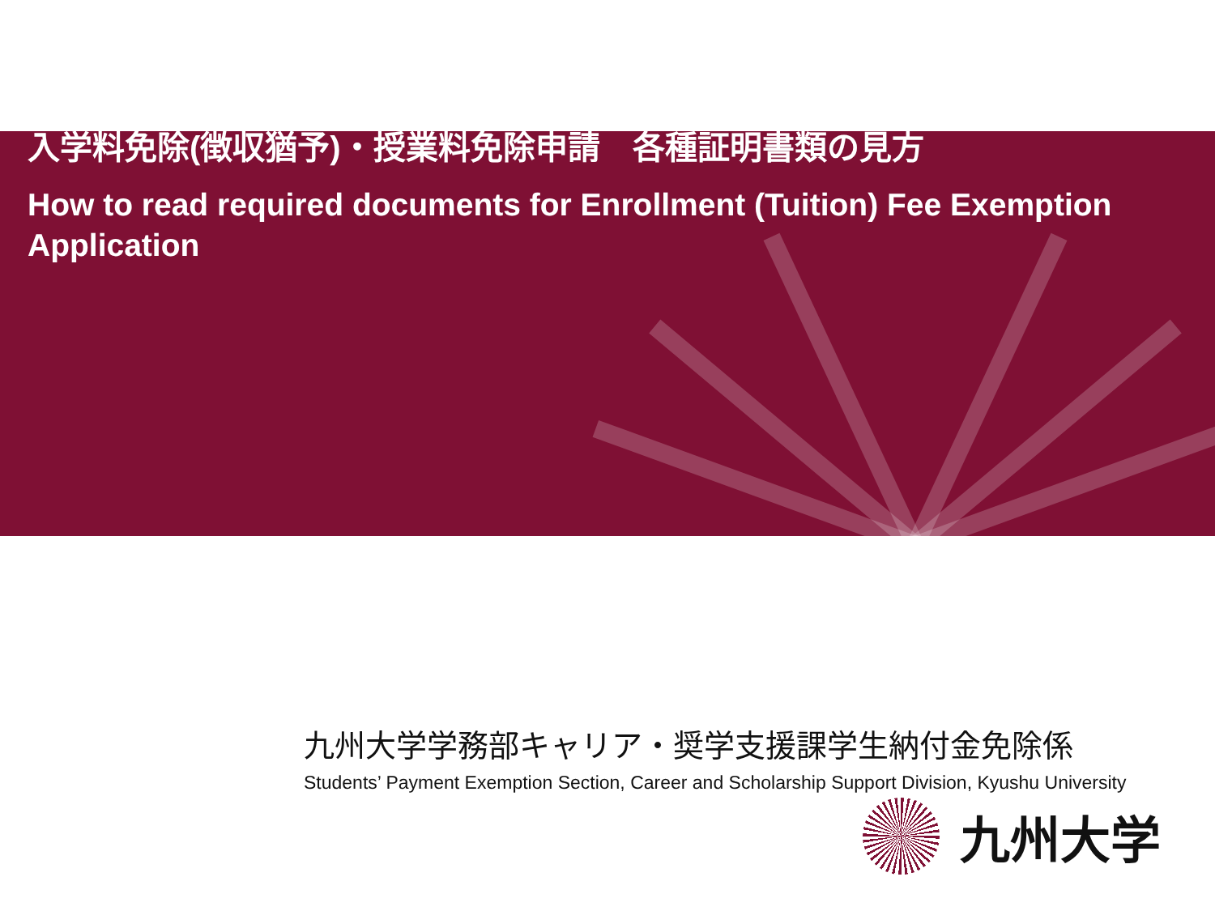入学料免除(徴収猶予)・授業料免除申請　各種証明書類の見方
How to read required documents for Enrollment (Tuition) Fee Exemption Application
九州大学学務部キャリア・奨学支援課学生納付金免除係
Students’ Payment Exemption Section, Career and Scholarship Support Division, Kyushu University
九州大学